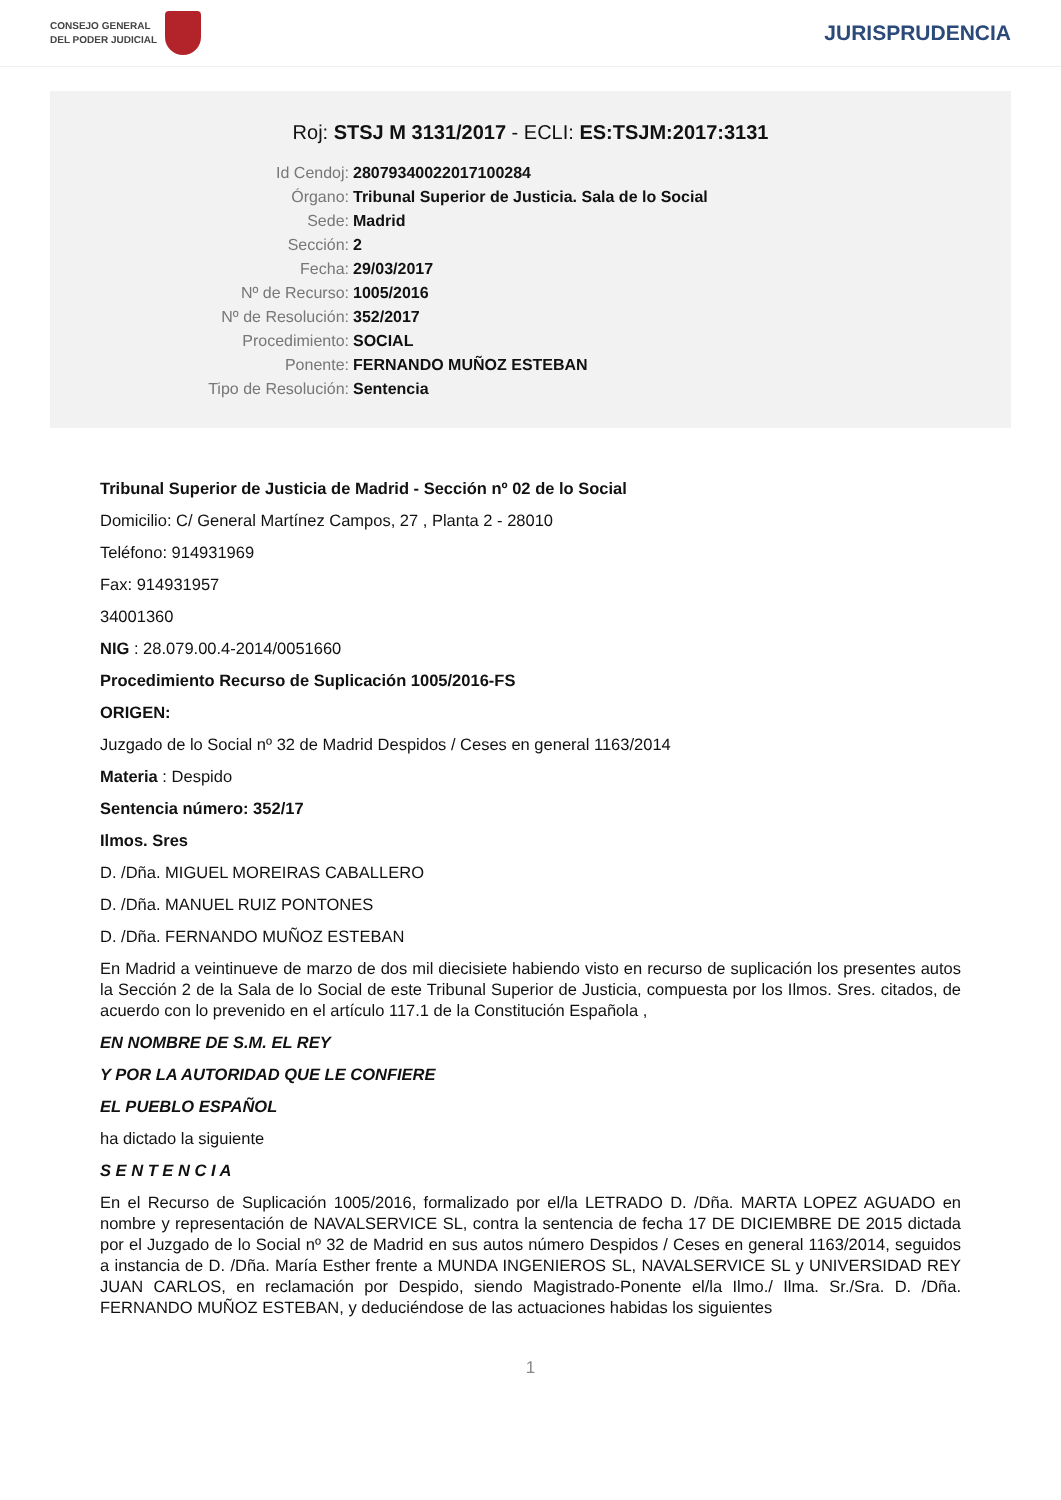CONSEJO GENERAL
DEL PODER JUDICIAL
JURISPRUDENCIA
Roj: STSJ M 3131/2017 - ECLI: ES:TSJM:2017:3131
Id Cendoj:
28079340022017100284
Órgano:
Tribunal Superior de Justicia. Sala de lo Social
Sede:
Madrid
Sección:
2
Fecha:
29/03/2017
Nº de Recurso:
1005/2016
Nº de Resolución:
352/2017
Procedimiento:
SOCIAL
Ponente:
FERNANDO MUÑOZ ESTEBAN
Tipo de Resolución:
Sentencia
Tribunal Superior de Justicia de Madrid - Sección nº 02 de lo Social
Domicilio: C/ General Martínez Campos, 27 , Planta 2 - 28010
Teléfono: 914931969
Fax: 914931957
34001360
NIG : 28.079.00.4-2014/0051660
Procedimiento Recurso de Suplicación 1005/2016-FS
ORIGEN:
Juzgado de lo Social nº 32 de Madrid Despidos / Ceses en general 1163/2014
Materia : Despido
Sentencia número: 352/17
Ilmos. Sres
D. /Dña. MIGUEL MOREIRAS CABALLERO
D. /Dña. MANUEL RUIZ PONTONES
D. /Dña. FERNANDO MUÑOZ ESTEBAN
En Madrid a veintinueve de marzo de dos mil diecisiete habiendo visto en recurso de suplicación los presentes autos la Sección 2 de la Sala de lo Social de este Tribunal Superior de Justicia, compuesta por los Ilmos. Sres. citados, de acuerdo con lo prevenido en el artículo 117.1 de la Constitución Española ,
EN NOMBRE DE S.M. EL REY
Y POR LA AUTORIDAD QUE LE CONFIERE
EL PUEBLO ESPAÑOL
ha dictado la siguiente
S E N T E N C I A
En el Recurso de Suplicación 1005/2016, formalizado por el/la LETRADO D. /Dña. MARTA LOPEZ AGUADO en nombre y representación de NAVALSERVICE SL, contra la sentencia de fecha 17 DE DICIEMBRE DE 2015 dictada por el Juzgado de lo Social nº 32 de Madrid en sus autos número Despidos / Ceses en general 1163/2014, seguidos a instancia de D. /Dña. María Esther frente a MUNDA INGENIEROS SL, NAVALSERVICE SL y UNIVERSIDAD REY JUAN CARLOS, en reclamación por Despido, siendo Magistrado-Ponente el/la Ilmo./ Ilma. Sr./Sra. D. /Dña. FERNANDO MUÑOZ ESTEBAN, y deduciéndose de las actuaciones habidas los siguientes
1